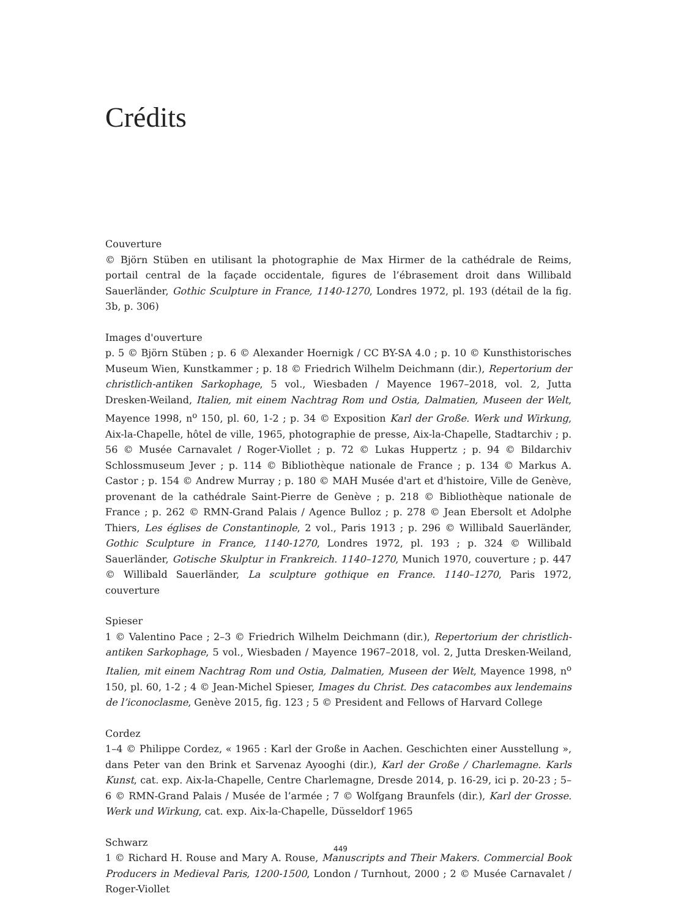Crédits
Couverture
© Björn Stüben en utilisant la photographie de Max Hirmer de la cathédrale de Reims, portail central de la façade occidentale, figures de l’ébrasement droit dans Willibald Sauerländer, Gothic Sculpture in France, 1140-1270, Londres 1972, pl. 193 (détail de la fig. 3b, p. 306)
Images d'ouverture
p. 5 © Björn Stüben ; p. 6 © Alexander Hoernigk / CC BY-SA 4.0 ; p. 10 © Kunsthistorisches Museum Wien, Kunstkammer ; p. 18 © Friedrich Wilhelm Deichmann (dir.), Repertorium der christlich-antiken Sarkophage, 5 vol., Wiesbaden / Mayence 1967–2018, vol. 2, Jutta Dresken-Weiland, Italien, mit einem Nachtrag Rom und Ostia, Dalmatien, Museen der Welt, Mayence 1998, n<sup>o</sup> 150, pl. 60, 1-2 ; p. 34 © Exposition Karl der Große. Werk und Wirkung, Aix-la-Chapelle, hôtel de ville, 1965, photographie de presse, Aix-la-Chapelle, Stadtarchiv ; p. 56 © Musée Carnavalet / Roger-Viollet ; p. 72 © Lukas Huppertz ; p. 94 © Bildarchiv Schlossmuseum Jever ; p. 114 © Bibliothèque nationale de France ; p. 134 © Markus A. Castor ; p. 154 © Andrew Murray ; p. 180 © MAH Musée d'art et d'histoire, Ville de Genève, provenant de la cathédrale Saint-Pierre de Genève ; p. 218 © Bibliothèque nationale de France ; p. 262 © RMN-Grand Palais / Agence Bulloz ; p. 278 © Jean Ebersolt et Adolphe Thiers, Les églises de Constantinople, 2 vol., Paris 1913 ; p. 296 © Willibald Sauerländer, Gothic Sculpture in France, 1140-1270, Londres 1972, pl. 193 ; p. 324 © Willibald Sauerländer, Gotische Skulptur in Frankreich. 1140–1270, Munich 1970, couverture ; p. 447 © Willibald Sauerländer, La sculpture gothique en France. 1140–1270, Paris 1972, couverture
Spieser
1 © Valentino Pace ; 2–3 © Friedrich Wilhelm Deichmann (dir.), Repertorium der christlich-antiken Sarkophage, 5 vol., Wiesbaden / Mayence 1967–2018, vol. 2, Jutta Dresken-Weiland, Italien, mit einem Nachtrag Rom und Ostia, Dalmatien, Museen der Welt, Mayence 1998, n<sup>o</sup> 150, pl. 60, 1-2 ; 4 © Jean-Michel Spieser, Images du Christ. Des catacombes aux lendemains de l’iconoclasme, Genève 2015, fig. 123 ; 5 © President and Fellows of Harvard College
Cordez
1–4 © Philippe Cordez, « 1965 : Karl der Große in Aachen. Geschichten einer Ausstellung », dans Peter van den Brink et Sarvenaz Ayooghi (dir.), Karl der Große / Charlemagne. Karls Kunst, cat. exp. Aix-la-Chapelle, Centre Charlemagne, Dresde 2014, p. 16-29, ici p. 20-23 ; 5–6 © RMN-Grand Palais / Musée de l’armée ; 7 © Wolfgang Braunfels (dir.), Karl der Grosse. Werk und Wirkung, cat. exp. Aix-la-Chapelle, Düsseldorf 1965
Schwarz
1 © Richard H. Rouse and Mary A. Rouse, Manuscripts and Their Makers. Commercial Book Producers in Medieval Paris, 1200-1500, London / Turnhout, 2000 ; 2 © Musée Carnavalet / Roger-Viollet
449